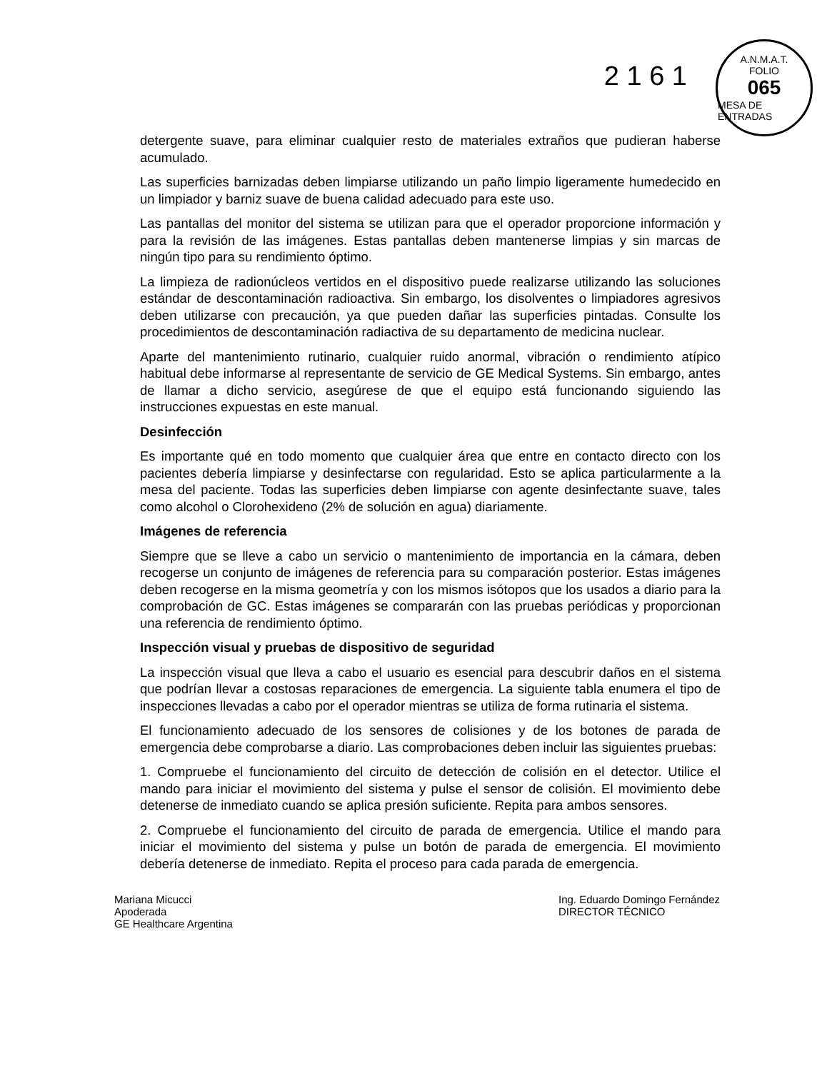2 1 6 1
A.N.M.A.T.
FOLIO
065
MESA DE ENTRADAS
detergente suave, para eliminar cualquier resto de materiales extraños que pudieran haberse acumulado.
Las superficies barnizadas deben limpiarse utilizando un paño limpio ligeramente humedecido en un limpiador y barniz suave de buena calidad adecuado para este uso.
Las pantallas del monitor del sistema se utilizan para que el operador proporcione información y para la revisión de las imágenes. Estas pantallas deben mantenerse limpias y sin marcas de ningún tipo para su rendimiento óptimo.
La limpieza de radionúcleos vertidos en el dispositivo puede realizarse utilizando las soluciones estándar de descontaminación radioactiva. Sin embargo, los disolventes o limpiadores agresivos deben utilizarse con precaución, ya que pueden dañar las superficies pintadas. Consulte los procedimientos de descontaminación radiactiva de su departamento de medicina nuclear.
Aparte del mantenimiento rutinario, cualquier ruido anormal, vibración o rendimiento atípico habitual debe informarse al representante de servicio de GE Medical Systems. Sin embargo, antes de llamar a dicho servicio, asegúrese de que el equipo está funcionando siguiendo las instrucciones expuestas en este manual.
Desinfección
Es importante qué en todo momento que cualquier área que entre en contacto directo con los pacientes debería limpiarse y desinfectarse con regularidad. Esto se aplica particularmente a la mesa del paciente. Todas las superficies deben limpiarse con agente desinfectante suave, tales como alcohol o Clorohexideno (2% de solución en agua) diariamente.
Imágenes de referencia
Siempre que se lleve a cabo un servicio o mantenimiento de importancia en la cámara, deben recogerse un conjunto de imágenes de referencia para su comparación posterior. Estas imágenes deben recogerse en la misma geometría y con los mismos isótopos que los usados a diario para la comprobación de GC. Estas imágenes se compararán con las pruebas periódicas y proporcionan una referencia de rendimiento óptimo.
Inspección visual y pruebas de dispositivo de seguridad
La inspección visual que lleva a cabo el usuario es esencial para descubrir daños en el sistema que podrían llevar a costosas reparaciones de emergencia. La siguiente tabla enumera el tipo de inspecciones llevadas a cabo por el operador mientras se utiliza de forma rutinaria el sistema.
El funcionamiento adecuado de los sensores de colisiones y de los botones de parada de emergencia debe comprobarse a diario. Las comprobaciones deben incluir las siguientes pruebas:
1. Compruebe el funcionamiento del circuito de detección de colisión en el detector. Utilice el mando para iniciar el movimiento del sistema y pulse el sensor de colisión. El movimiento debe detenerse de inmediato cuando se aplica presión suficiente. Repita para ambos sensores.
2. Compruebe el funcionamiento del circuito de parada de emergencia. Utilice el mando para iniciar el movimiento del sistema y pulse un botón de parada de emergencia. El movimiento debería detenerse de inmediato. Repita el proceso para cada parada de emergencia.
Mariana Micucci
Apoderada
GE Healthcare Argentina
Ing. Eduardo Domingo Fernández
DIRECTOR TÉCNICO